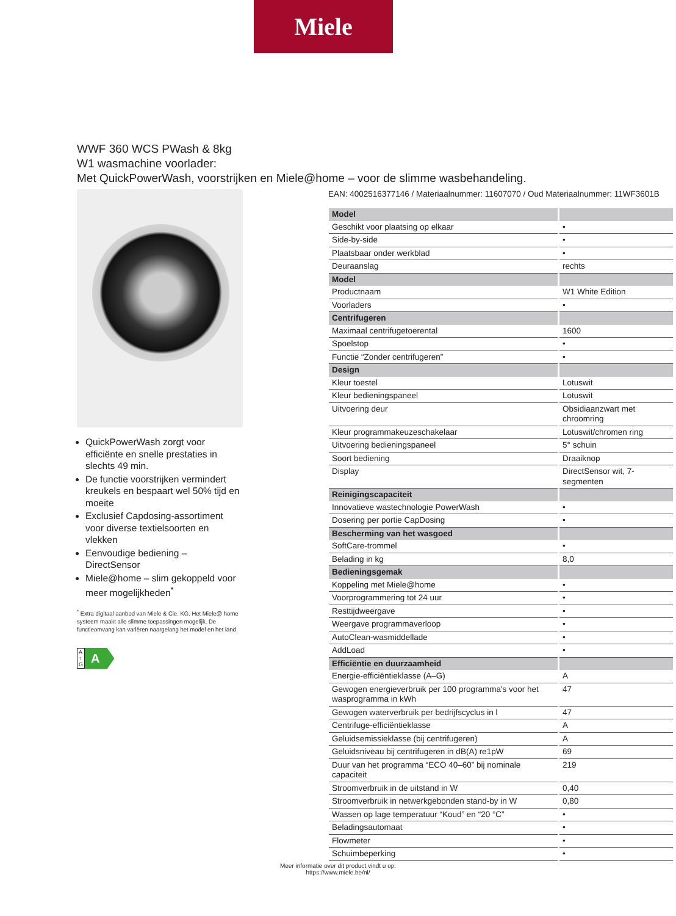Miele
WWF 360 WCS PWash & 8kg
W1 wasmachine voorlader:
Met QuickPowerWash, voorstrijken en Miele@home – voor de slimme wasbehandeling.
QuickPowerWash zorgt voor efficiënte en snelle prestaties in slechts 49 min.
De functie voorstrijken vermindert kreukels en bespaart wel 50% tijd en moeite
Exclusief Capdosing-assortiment voor diverse textielsoorten en vlekken
Eenvoudige bediening – DirectSensor
Miele@home – slim gekoppeld voor meer mogelijkheden<sup>*</sup>
<sup>*</sup> Extra digitaal aanbod van Miele & Cie. KG. Het Miele@ home systeem maakt alle slimme toepassingen mogelijk. De functieomvang kan variëren naargelang het model en het land.
A
↑
G A
EAN: 4002516377146 / Materiaalnummer: 11607070 / Oud Materiaalnummer: 11WF3601B
| Model | |
| --- | --- |
| Geschikt voor plaatsing op elkaar | • |
| Side-by-side | • |
| Plaatsbaar onder werkblad | • |
| Deuraanslag | rechts |
| Model | |
| Productnaam | W1 White Edition |
| Voorladers | • |
| Centrifugeren | |
| Maximaal centrifugetoerental | 1600 |
| Spoelstop | • |
| Functie “Zonder centrifugeren” | • |
| Design | |
| Kleur toestel | Lotuswit |
| Kleur bedieningspaneel | Lotuswit |
| Uitvoering deur | Obsidiaanzwart met chroomring |
| Kleur programmakeuzeschakelaar | Lotuswit/chromen ring |
| Uitvoering bedieningspaneel | 5° schuin |
| Soort bediening | Draaiknop |
| Display | DirectSensor wit, 7-segmenten |
| Reinigingscapaciteit | |
| Innovatieve wastechnologie PowerWash | • |
| Dosering per portie CapDosing | • |
| Bescherming van het wasgoed | |
| SoftCare-trommel | • |
| Belading in kg | 8,0 |
| Bedieningsgemak | |
| Koppeling met Miele@home | • |
| Voorprogrammering tot 24 uur | • |
| Resttijdweergave | • |
| Weergave programmaverloop | • |
| AutoClean-wasmiddellade | • |
| AddLoad | • |
| Efficiëntie en duurzaamheid | |
| Energie-efficiëntieklasse (A–G) | A |
| Gewogen energieverbruik per 100 programma's voor het wasprogramma in kWh | 47 |
| Gewogen waterverbruik per bedrijfscyclus in l | 47 |
| Centrifuge-efficiëntieklasse | A |
| Geluidsemissieklasse (bij centrifugeren) | A |
| Geluidsniveau bij centrifugeren in dB(A) re1pW | 69 |
| Duur van het programma “ECO 40–60” bij nominale capaciteit | 219 |
| Stroomverbruik in de uitstand in W | 0,40 |
| Stroomverbruik in netwerkgebonden stand-by in W | 0,80 |
| Wassen op lage temperatuur “Koud” en “20 °C” | • |
| Beladingsautomaat | • |
| Flowmeter | • |
| Schuimbeperking | • |
Meer informatie over dit product vindt u op:
https://www.miele.be/nl/